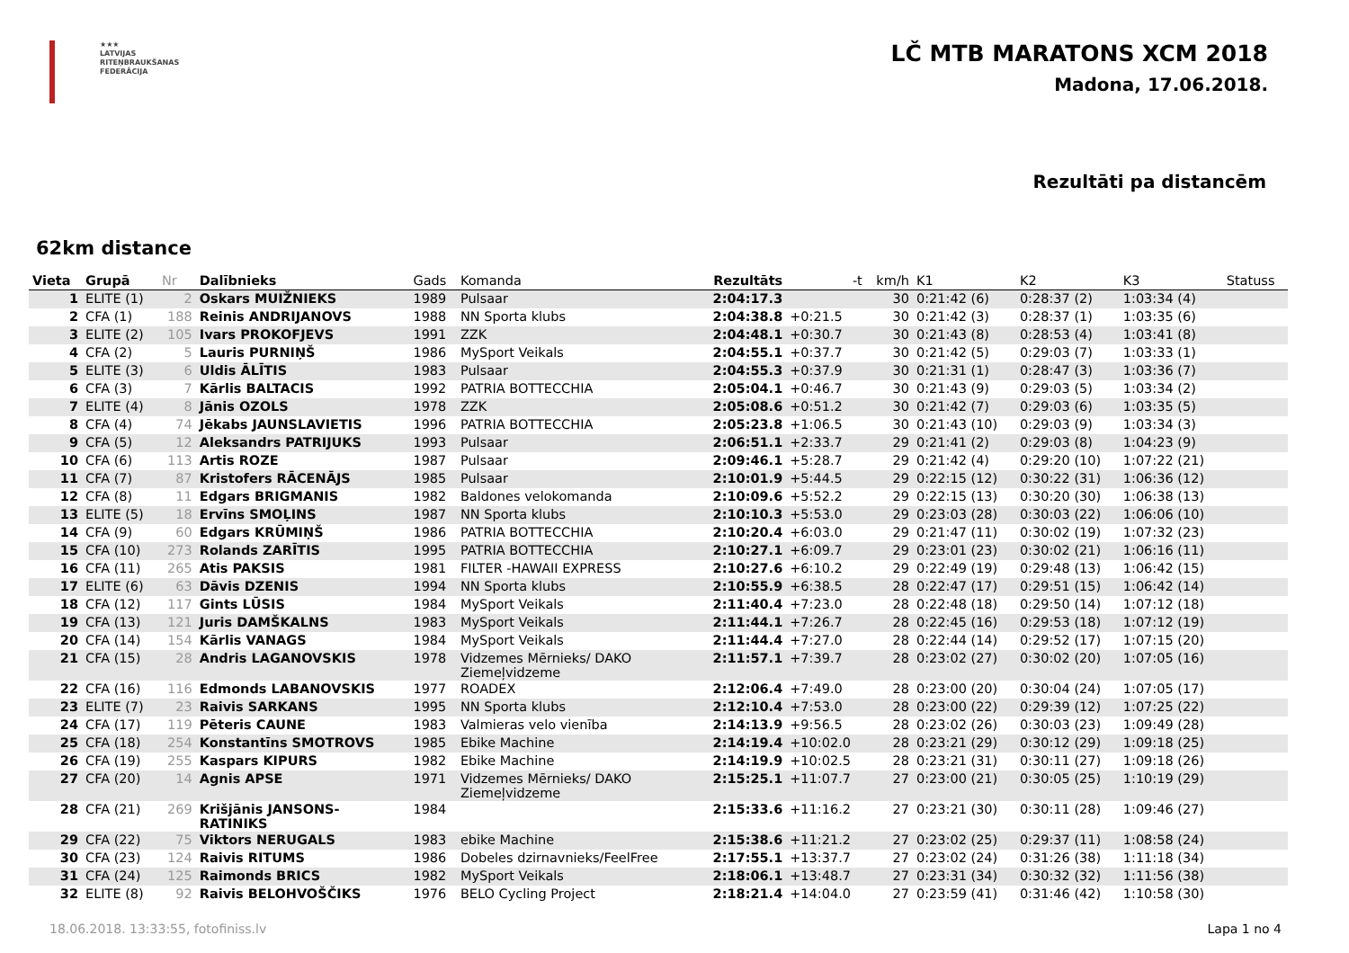★★★
LATVIJAS
RITEŅBRAUKŠANAS
FEDERĀCIJA
LČ MTB MARATONS XCM 2018
Madona, 17.06.2018.
Rezultāti pa distancēm
62km distance
| Vieta | Grupā | Nr | Dalībnieks | Gads | Komanda | Rezultāts | -t | km/h | K1 | K2 | K3 | Statuss |
| --- | --- | --- | --- | --- | --- | --- | --- | --- | --- | --- | --- | --- |
| 1 | ELITE (1) | 2 | Oskars MUIŽNIEKS | 1989 | Pulsaar | 2:04:17.3 | | 30 | 0:21:42 (6) | 0:28:37 (2) | 1:03:34 (4) | |
| 2 | CFA (1) | 188 | Reinis ANDRIJANOVS | 1988 | NN Sporta klubs | 2:04:38.8 | +0:21.5 | 30 | 0:21:42 (3) | 0:28:37 (1) | 1:03:35 (6) | |
| 3 | ELITE (2) | 105 | Ivars PROKOFJEVS | 1991 | ZZK | 2:04:48.1 | +0:30.7 | 30 | 0:21:43 (8) | 0:28:53 (4) | 1:03:41 (8) | |
| 4 | CFA (2) | 5 | Lauris PURNIŅŠ | 1986 | MySport Veikals | 2:04:55.1 | +0:37.7 | 30 | 0:21:42 (5) | 0:29:03 (7) | 1:03:33 (1) | |
| 5 | ELITE (3) | 6 | Uldis ĀLĪTIS | 1983 | Pulsaar | 2:04:55.3 | +0:37.9 | 30 | 0:21:31 (1) | 0:28:47 (3) | 1:03:36 (7) | |
| 6 | CFA (3) | 7 | Kārlis BALTACIS | 1992 | PATRIA BOTTECCHIA | 2:05:04.1 | +0:46.7 | 30 | 0:21:43 (9) | 0:29:03 (5) | 1:03:34 (2) | |
| 7 | ELITE (4) | 8 | Jānis OZOLS | 1978 | ZZK | 2:05:08.6 | +0:51.2 | 30 | 0:21:42 (7) | 0:29:03 (6) | 1:03:35 (5) | |
| 8 | CFA (4) | 74 | Jēkabs JAUNSLAVIETIS | 1996 | PATRIA BOTTECCHIA | 2:05:23.8 | +1:06.5 | 30 | 0:21:43 (10) | 0:29:03 (9) | 1:03:34 (3) | |
| 9 | CFA (5) | 12 | Aleksandrs PATRIJUKS | 1993 | Pulsaar | 2:06:51.1 | +2:33.7 | 29 | 0:21:41 (2) | 0:29:03 (8) | 1:04:23 (9) | |
| 10 | CFA (6) | 113 | Artis ROZE | 1987 | Pulsaar | 2:09:46.1 | +5:28.7 | 29 | 0:21:42 (4) | 0:29:20 (10) | 1:07:22 (21) | |
| 11 | CFA (7) | 87 | Kristofers RĀCENĀJS | 1985 | Pulsaar | 2:10:01.9 | +5:44.5 | 29 | 0:22:15 (12) | 0:30:22 (31) | 1:06:36 (12) | |
| 12 | CFA (8) | 11 | Edgars BRIGMANIS | 1982 | Baldones velokomanda | 2:10:09.6 | +5:52.2 | 29 | 0:22:15 (13) | 0:30:20 (30) | 1:06:38 (13) | |
| 13 | ELITE (5) | 18 | Ervīns SMOĻINS | 1987 | NN Sporta klubs | 2:10:10.3 | +5:53.0 | 29 | 0:23:03 (28) | 0:30:03 (22) | 1:06:06 (10) | |
| 14 | CFA (9) | 60 | Edgars KRŪMIŅŠ | 1986 | PATRIA BOTTECCHIA | 2:10:20.4 | +6:03.0 | 29 | 0:21:47 (11) | 0:30:02 (19) | 1:07:32 (23) | |
| 15 | CFA (10) | 273 | Rolands ZARĪTIS | 1995 | PATRIA BOTTECCHIA | 2:10:27.1 | +6:09.7 | 29 | 0:23:01 (23) | 0:30:02 (21) | 1:06:16 (11) | |
| 16 | CFA (11) | 265 | Atis PAKSIS | 1981 | FILTER -HAWAII EXPRESS | 2:10:27.6 | +6:10.2 | 29 | 0:22:49 (19) | 0:29:48 (13) | 1:06:42 (15) | |
| 17 | ELITE (6) | 63 | Dāvis DZENIS | 1994 | NN Sporta klubs | 2:10:55.9 | +6:38.5 | 28 | 0:22:47 (17) | 0:29:51 (15) | 1:06:42 (14) | |
| 18 | CFA (12) | 117 | Gints LŪSIS | 1984 | MySport Veikals | 2:11:40.4 | +7:23.0 | 28 | 0:22:48 (18) | 0:29:50 (14) | 1:07:12 (18) | |
| 19 | CFA (13) | 121 | Juris DAMŠKALNS | 1983 | MySport Veikals | 2:11:44.1 | +7:26.7 | 28 | 0:22:45 (16) | 0:29:53 (18) | 1:07:12 (19) | |
| 20 | CFA (14) | 154 | Kārlis VANAGS | 1984 | MySport Veikals | 2:11:44.4 | +7:27.0 | 28 | 0:22:44 (14) | 0:29:52 (17) | 1:07:15 (20) | |
| 21 | CFA (15) | 28 | Andris LAGANOVSKIS | 1978 | Vidzemes Mērnieks/ DAKO Ziemeļvidzeme | 2:11:57.1 | +7:39.7 | 28 | 0:23:02 (27) | 0:30:02 (20) | 1:07:05 (16) | |
| 22 | CFA (16) | 116 | Edmonds LABANOVSKIS | 1977 | ROADEX | 2:12:06.4 | +7:49.0 | 28 | 0:23:00 (20) | 0:30:04 (24) | 1:07:05 (17) | |
| 23 | ELITE (7) | 23 | Raivis SARKANS | 1995 | NN Sporta klubs | 2:12:10.4 | +7:53.0 | 28 | 0:23:00 (22) | 0:29:39 (12) | 1:07:25 (22) | |
| 24 | CFA (17) | 119 | Pēteris CAUNE | 1983 | Valmieras velo vienība | 2:14:13.9 | +9:56.5 | 28 | 0:23:02 (26) | 0:30:03 (23) | 1:09:49 (28) | |
| 25 | CFA (18) | 254 | Konstantīns SMOTROVS | 1985 | Ebike Machine | 2:14:19.4 | +10:02.0 | 28 | 0:23:21 (29) | 0:30:12 (29) | 1:09:18 (25) | |
| 26 | CFA (19) | 255 | Kaspars KIPURS | 1982 | Ebike Machine | 2:14:19.9 | +10:02.5 | 28 | 0:23:21 (31) | 0:30:11 (27) | 1:09:18 (26) | |
| 27 | CFA (20) | 14 | Agnis APSE | 1971 | Vidzemes Mērnieks/ DAKO Ziemeļvidzeme | 2:15:25.1 | +11:07.7 | 27 | 0:23:00 (21) | 0:30:05 (25) | 1:10:19 (29) | |
| 28 | CFA (21) | 269 | Krišjānis JANSONS- RATINIKS | 1984 | | 2:15:33.6 | +11:16.2 | 27 | 0:23:21 (30) | 0:30:11 (28) | 1:09:46 (27) | |
| 29 | CFA (22) | 75 | Viktors NERUGALS | 1983 | ebike Machine | 2:15:38.6 | +11:21.2 | 27 | 0:23:02 (25) | 0:29:37 (11) | 1:08:58 (24) | |
| 30 | CFA (23) | 124 | Raivis RITUMS | 1986 | Dobeles dzirnavnieks/FeelFree | 2:17:55.1 | +13:37.7 | 27 | 0:23:02 (24) | 0:31:26 (38) | 1:11:18 (34) | |
| 31 | CFA (24) | 125 | Raimonds BRICS | 1982 | MySport Veikals | 2:18:06.1 | +13:48.7 | 27 | 0:23:31 (34) | 0:30:32 (32) | 1:11:56 (38) | |
| 32 | ELITE (8) | 92 | Raivis BELOHVOŠČIKS | 1976 | BELO Cycling Project | 2:18:21.4 | +14:04.0 | 27 | 0:23:59 (41) | 0:31:46 (42) | 1:10:58 (30) | |
18.06.2018. 13:33:55, fotofiniss.lv Lapa 1 no 4